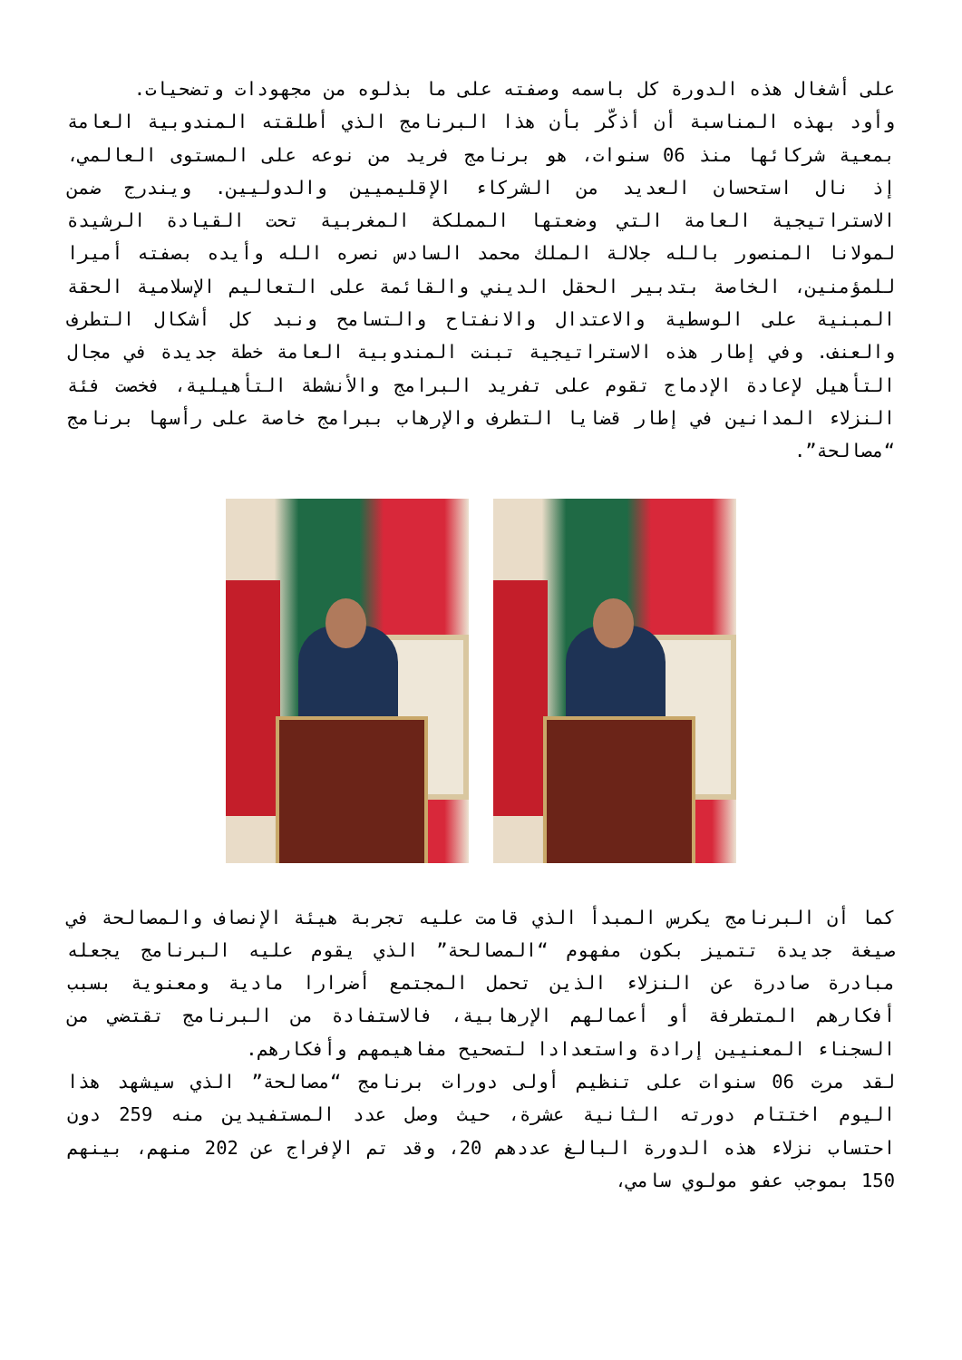على أشغال هذه الدورة كل باسمه وصفته على ما بذلوه من مجهودات وتضحيات.
وأود بهذه المناسبة أن أذكّر بأن هذا البرنامج الذي أطلقته المندوبية العامة بمعية شركائها منذ 06 سنوات، هو برنامج فريد من نوعه على المستوى العالمي، إذ نال استحسان العديد من الشركاء الإقليميين والدوليين. ويندرج ضمن الاستراتيجية العامة التي وضعتها المملكة المغربية تحت القيادة الرشيدة لمولانا المنصور بالله جلالة الملك محمد السادس نصره الله وأيده بصفته أميرا للمؤمنين، الخاصة بتدبير الحقل الديني والقائمة على التعاليم الإسلامية الحقة المبنية على الوسطية والاعتدال والانفتاح والتسامح ونبد كل أشكال التطرف والعنف. وفي إطار هذه الاستراتيجية تبنت المندوبية العامة خطة جديدة في مجال التأهيل لإعادة الإدماج تقوم على تفريد البرامج والأنشطة التأهيلية، فخصت فئة النزلاء المدانين في إطار قضايا التطرف والإرهاب ببرامج خاصة على رأسها برنامج “مصالحة”.
كما أن البرنامج يكرس المبدأ الذي قامت عليه تجربة هيئة الإنصاف والمصالحة في صيغة جديدة تتميز بكون مفهوم “المصالحة” الذي يقوم عليه البرنامج يجعله مبادرة صادرة عن النزلاء الذين تحمل المجتمع أضرارا مادية ومعنوية بسبب أفكارهم المتطرفة أو أعمالهم الإرهابية، فالاستفادة من البرنامج تقتضي من السجناء المعنيين إرادة واستعدادا لتصحيح مفاهيمهم وأفكارهم.
لقد مرت 06 سنوات على تنظيم أولى دورات برنامج “مصالحة” الذي سيشهد هذا اليوم اختتام دورته الثانية عشرة، حيث وصل عدد المستفيدين منه 259 دون احتساب نزلاء هذه الدورة البالغ عددهم 20، وقد تم الإفراج عن 202 منهم، بينهم 150 بموجب عفو مولوي سامي،